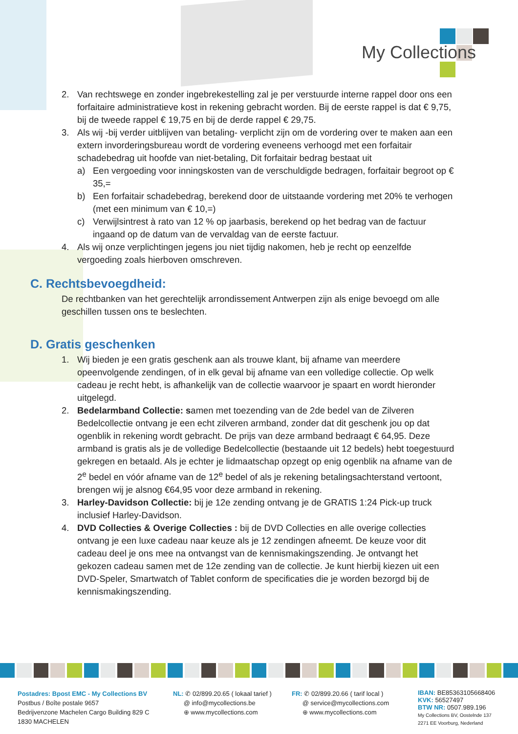My Collections
2. Van rechtswege en zonder ingebrekestelling zal je per verstuurde interne rappel door ons een forfaitaire administratieve kost in rekening gebracht worden. Bij de eerste rappel is dat € 9,75, bij de tweede rappel € 19,75 en bij de derde rappel € 29,75.
3. Als wij -bij verder uitblijven van betaling- verplicht zijn om de vordering over te maken aan een extern invorderingsbureau wordt de vordering eveneens verhoogd met een forfaitair schadebedrag uit hoofde van niet-betaling, Dit forfaitair bedrag bestaat uit
a) Een vergoeding voor inningskosten van de verschuldigde bedragen, forfaitair begroot op € 35,=
b) Een forfaitair schadebedrag, berekend door de uitstaande vordering met 20% te verhogen (met een minimum van € 10,=)
c) Verwijlsintrest à rato van 12 % op jaarbasis, berekend op het bedrag van de factuur ingaand op de datum van de vervaldag van de eerste factuur.
4. Als wij onze verplichtingen jegens jou niet tijdig nakomen, heb je recht op eenzelfde vergoeding zoals hierboven omschreven.
C. Rechtsbevoegdheid:
De rechtbanken van het gerechtelijk arrondissement Antwerpen zijn als enige bevoegd om alle geschillen tussen ons te beslechten.
D. Gratis geschenken
1. Wij bieden je een gratis geschenk aan als trouwe klant, bij afname van meerdere opeenvolgende zendingen, of in elk geval bij afname van een volledige collectie. Op welk cadeau je recht hebt, is afhankelijk van de collectie waarvoor je spaart en wordt hieronder uitgelegd.
2. Bedelarmband Collectie: samen met toezending van de 2de bedel van de Zilveren Bedelcollectie ontvang je een echt zilveren armband, zonder dat dit geschenk jou op dat ogenblik in rekening wordt gebracht. De prijs van deze armband bedraagt € 64,95. Deze armband is gratis als je de volledige Bedelcollectie (bestaande uit 12 bedels) hebt toegestuurd gekregen en betaald. Als je echter je lidmaatschap opzegt op enig ogenblik na afname van de 2<sup>e</sup> bedel en vóór afname van de 12<sup>e</sup> bedel of als je rekening betalingsachterstand vertoont, brengen wij je alsnog €64,95 voor deze armband in rekening.
3. Harley-Davidson Collectie: bij je 12e zending ontvang je de GRATIS 1:24 Pick-up truck inclusief Harley-Davidson.
4. DVD Collecties & Overige Collecties : bij de DVD Collecties en alle overige collecties ontvang je een luxe cadeau naar keuze als je 12 zendingen afneemt. De keuze voor dit cadeau deel je ons mee na ontvangst van de kennismakingszending. Je ontvangt het gekozen cadeau samen met de 12e zending van de collectie. Je kunt hierbij kiezen uit een DVD-Speler, Smartwatch of Tablet conform de specificaties die je worden bezorgd bij de kennismakingszending.
Postadres: Bpost EMC - My Collections BV
Postbus / Boîte postale 9657
Bedrijvenzone Machelen Cargo Building 829 C
1830 MACHELEN
NL: ✆ 02/899.20.65 ( lokaal tarief )
@ info@mycollections.be
⊕ www.mycollections.com
FR: ✆ 02/899.20.66 ( tarif local )
@ service@mycollections.com
⊕ www.mycollections.com
IBAN: BE85363105668406
KVK: 56527497
BTW NR: 0507.989.196
My Collections BV, Oostelnde 137
2271 EE Voorburg, Nederland